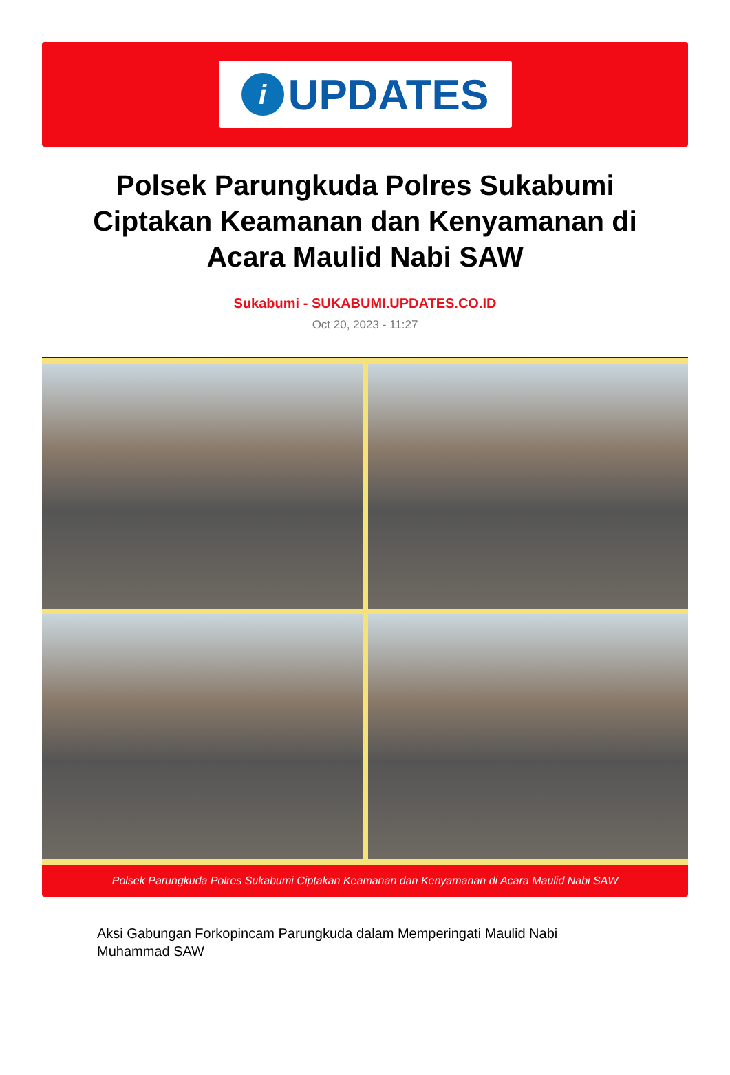i
UPDATES
Polsek Parungkuda Polres Sukabumi Ciptakan Keamanan dan Kenyamanan di Acara Maulid Nabi SAW
Sukabumi - SUKABUMI.UPDATES.CO.ID
Oct 20, 2023 - 11:27
Polsek Parungkuda Polres Sukabumi Ciptakan Keamanan dan Kenyamanan di Acara Maulid Nabi SAW
Aksi Gabungan Forkopincam Parungkuda dalam Memperingati Maulid Nabi Muhammad SAW